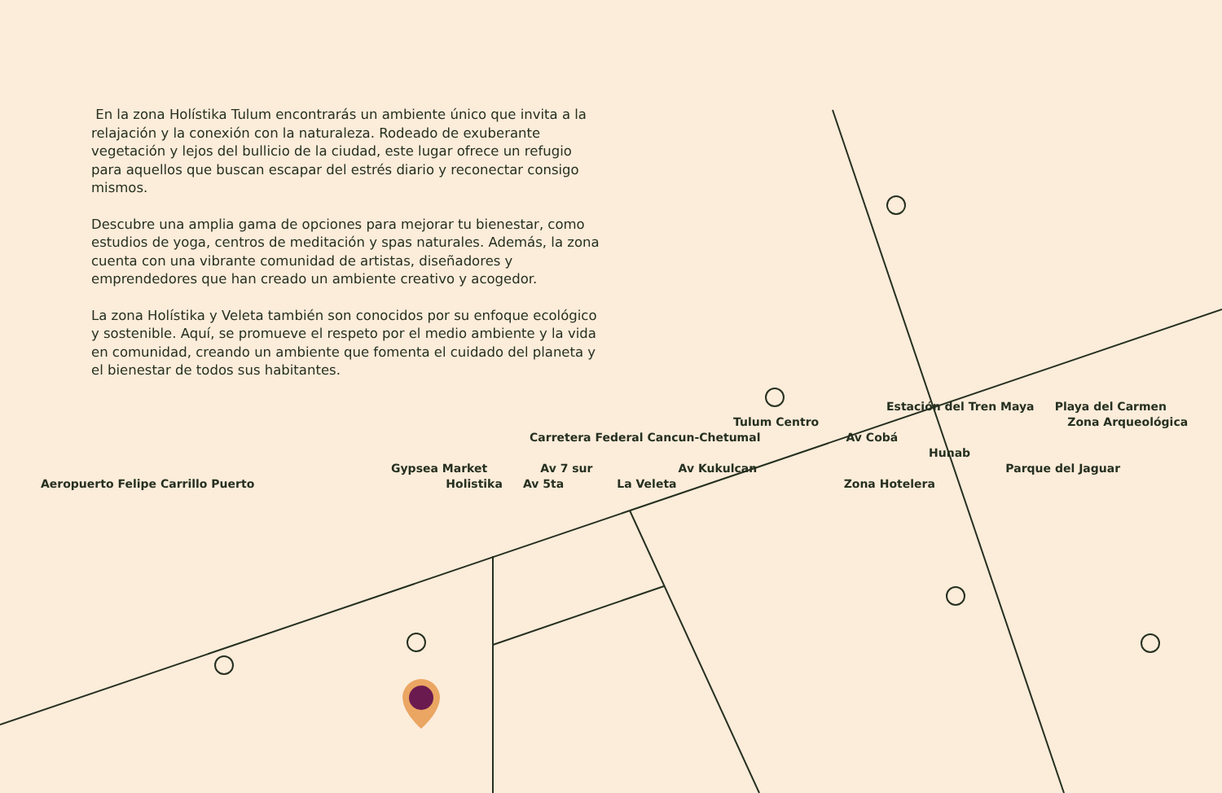En la zona Holístika Tulum encontrarás un ambiente único que invita a la relajación y la conexión con la naturaleza. Rodeado de exuberante vegetación y lejos del bullicio de la ciudad, este lugar ofrece un refugio para aquellos que buscan escapar del estrés diario y reconectar consigo mismos.
Descubre una amplia gama de opciones para mejorar tu bienestar, como estudios de yoga, centros de meditación y spas naturales. Además, la zona cuenta con una vibrante comunidad de artistas, diseñadores y emprendedores que han creado un ambiente creativo y acogedor.
La zona Holístika y Veleta también son conocidos por su enfoque ecológico y sostenible. Aquí, se promueve el respeto por el medio ambiente y la vida en comunidad, creando un ambiente que fomenta el cuidado del planeta y el bienestar de todos sus habitantes.
Estación del Tren Maya Playa del Carmen
Tulum Centro Zona Arqueológica
Carretera Federal Cancun-Chetumal Av Cobá
Hunab
Gypsea Market Av 7 sur Av Kukulcan Parque del Jaguar
Aeropuerto Felipe Carrillo Puerto Holistika Av 5ta La Veleta Zona Hotelera